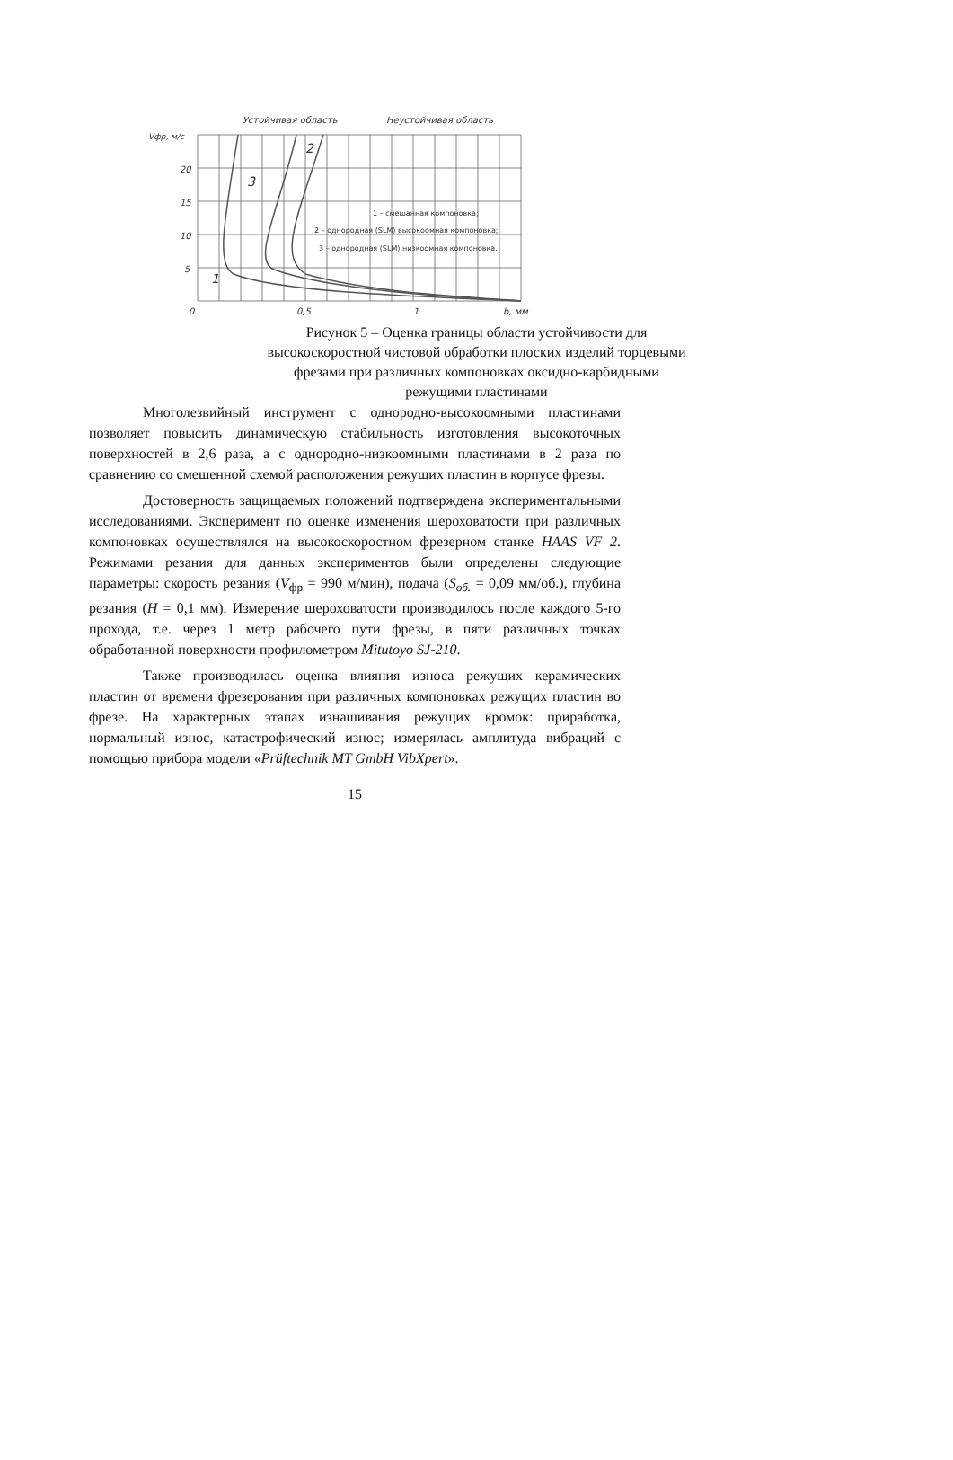Устойчивая область
Неустойчивая область
Vфр, м/с
20
15
10
5
2
3
1
1 – смешанная компоновка;
2 – однородная (SLM) высокоомная компоновка;
3 – однородная (SLM) низкоомная компоновка.
0
0,5
1
b, мм
Рисунок 5 – Оценка границы области устойчивости для
высокоскоростной чистовой обработки плоских изделий торцевыми
фрезами при различных компоновках оксидно-карбидными
режущими пластинами
Многолезвийный инструмент с однородно-высокоомными пластинами позволяет повысить динамическую стабильность изготовления высокоточных поверхностей в 2,6 раза, а с однородно-низкоомными пластинами в 2 раза по сравнению со смешенной схемой расположения режущих пластин в корпусе фрезы.
Достоверность защищаемых положений подтверждена экспериментальными исследованиями. Эксперимент по оценке изменения шероховатости при различных компоновках осуществлялся на высокоскоростном фрезерном станке HAAS VF 2. Режимами резания для данных экспериментов были определены следующие параметры: скорость резания (V<sub>фр</sub> = 990 м/мин), подача (S<sub>об.</sub> = 0,09 мм/об.), глубина резания (H = 0,1 мм). Измерение шероховатости производилось после каждого 5-го прохода, т.е. через 1 метр рабочего пути фрезы, в пяти различных точках обработанной поверхности профилометром Mitutoyo SJ-210.
Также производилась оценка влияния износа режущих керамических пластин от времени фрезерования при различных компоновках режущих пластин во фрезе. На характерных этапах изнашивания режущих кромок: приработка, нормальный износ, катастрофический износ; измерялась амплитуда вибраций с помощью прибора модели «Prüftechnik MT GmbH VibXpert».
15